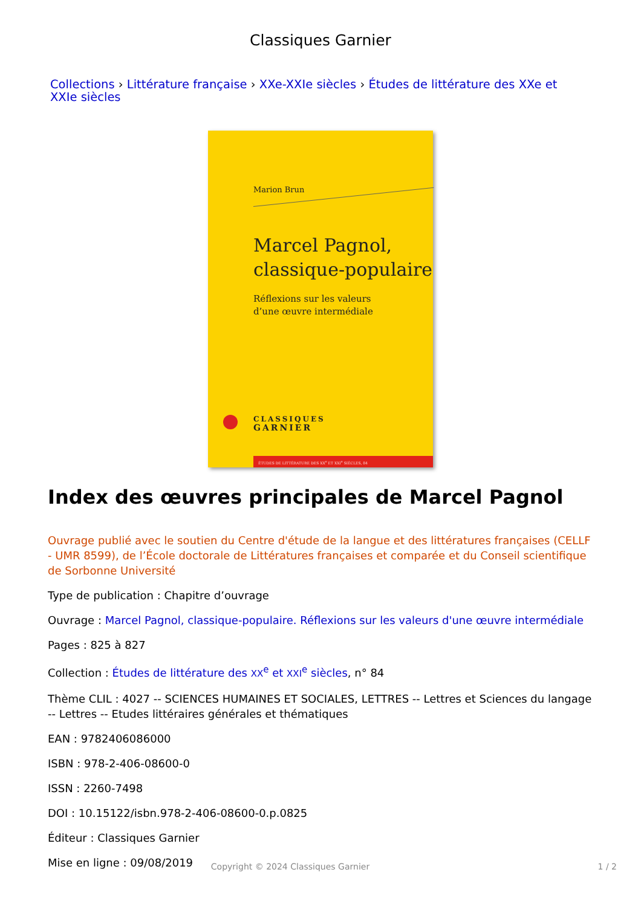Classiques Garnier
Collections › Littérature française › XXe-XXIe siècles › Études de littérature des XXe et XXIe siècles
Marion Brun
Marcel Pagnol,
classique-populaire
Réflexions sur les valeurs
d’une œuvre intermédiale
CLASSIQUES
GARNIER
ÉTUDES DE LITTÉRATURE DES XX<sup>e</sup> ET XXI<sup>e</sup> SIÈCLES, 84
Index des œuvres principales de Marcel Pagnol
Ouvrage publié avec le soutien du Centre d'étude de la langue et des littératures françaises (CELLF - UMR 8599), de l’École doctorale de Littératures françaises et comparée et du Conseil scientifique de Sorbonne Université
Type de publication : Chapitre d’ouvrage
Ouvrage : Marcel Pagnol, classique-populaire. Réflexions sur les valeurs d'une œuvre intermédiale
Pages : 825 à 827
Collection : Études de littérature des XX<sup>e</sup> et XXI<sup>e</sup> siècles, n° 84
Thème CLIL : 4027 -- SCIENCES HUMAINES ET SOCIALES, LETTRES -- Lettres et Sciences du langage -- Lettres -- Etudes littéraires générales et thématiques
EAN : 9782406086000
ISBN : 978-2-406-08600-0
ISSN : 2260-7498
DOI : 10.15122/isbn.978-2-406-08600-0.p.0825
Éditeur : Classiques Garnier
Mise en ligne : 09/08/2019
Copyright © 2024 Classiques Garnier 1 / 2